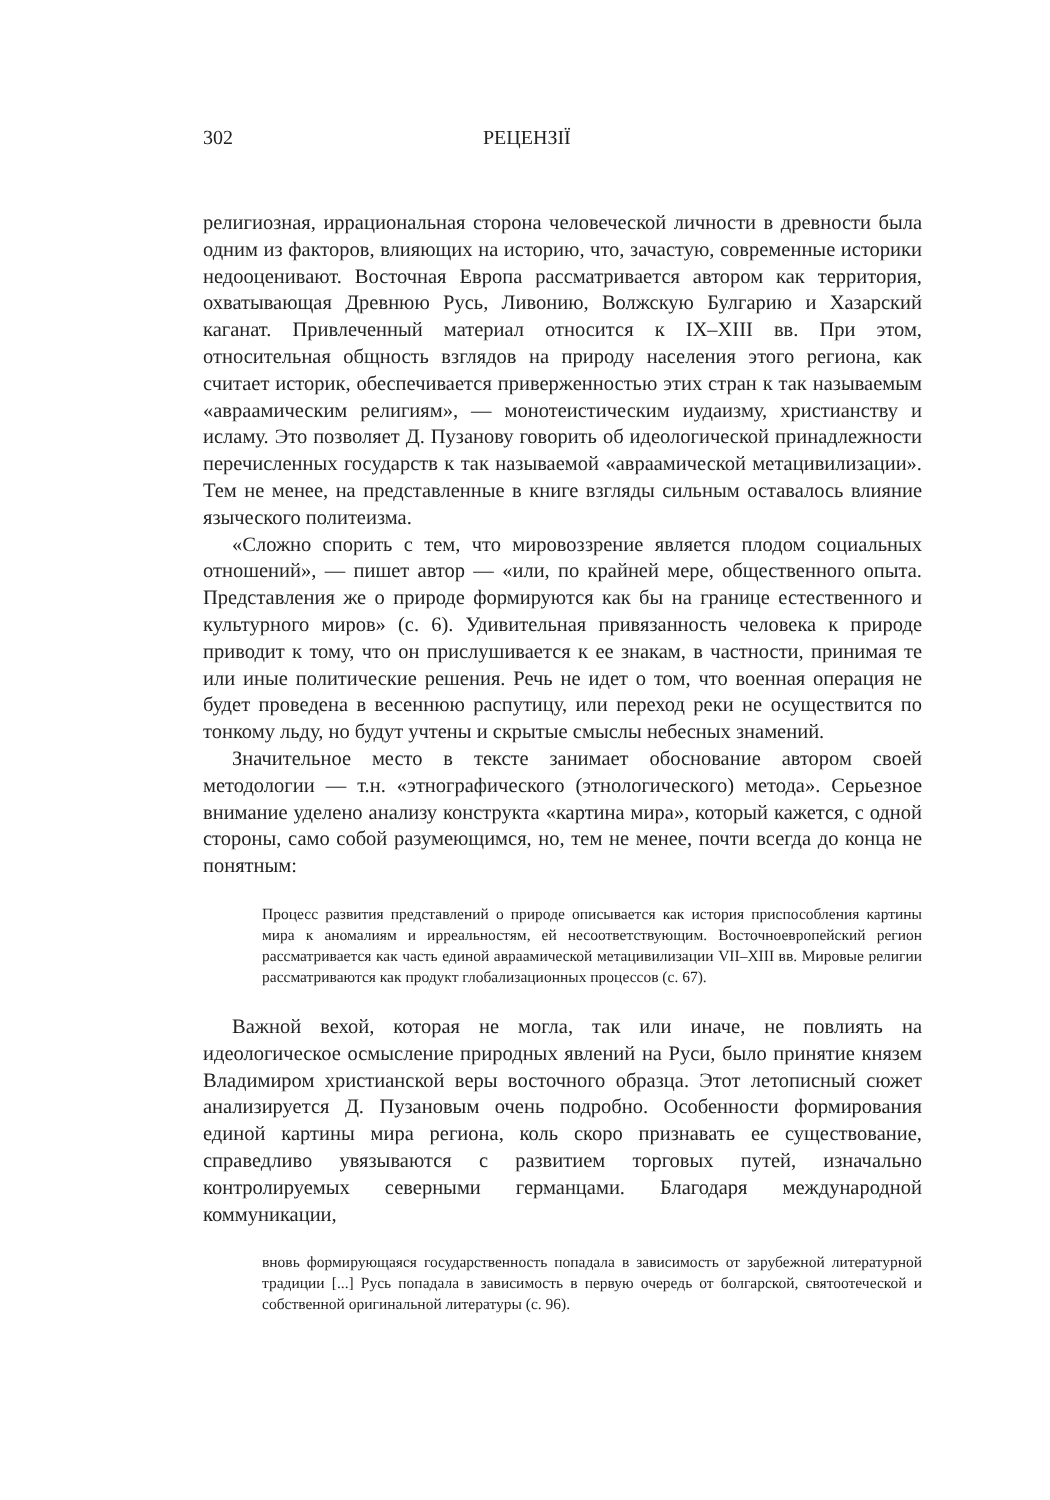302 РЕЦЕНЗІЇ
религиозная, иррациональная сторона человеческой личности в древности была одним из факторов, влияющих на историю, что, зачастую, современные историки недооценивают. Восточная Европа рассматривается автором как территория, охватывающая Древнюю Русь, Ливонию, Волжскую Булгарию и Хазарский каганат. Привлеченный материал относится к IX–XIII вв. При этом, относительная общность взглядов на природу населения этого региона, как считает историк, обеспечивается приверженностью этих стран к так называемым «авраамическим религиям», — монотеистическим иудаизму, христианству и исламу. Это позволяет Д. Пузанову говорить об идеологической принадлежности перечисленных государств к так называемой «авраамической метацивилизации». Тем не менее, на представленные в книге взгляды сильным оставалось влияние языческого политеизма.
«Сложно спорить с тем, что мировоззрение является плодом социальных отношений», — пишет автор — «или, по крайней мере, общественного опыта. Представления же о природе формируются как бы на границе естественного и культурного миров» (с. 6). Удивительная привязанность человека к природе приводит к тому, что он прислушивается к ее знакам, в частности, принимая те или иные политические решения. Речь не идет о том, что военная операция не будет проведена в весеннюю распутицу, или переход реки не осуществится по тонкому льду, но будут учтены и скрытые смыслы небесных знамений.
Значительное место в тексте занимает обоснование автором своей методологии — т.н. «этнографического (этнологического) метода». Серьезное внимание уделено анализу конструкта «картина мира», который кажется, с одной стороны, само собой разумеющимся, но, тем не менее, почти всегда до конца не понятным:
Процесс развития представлений о природе описывается как история приспособления картины мира к аномалиям и ирреальностям, ей несоответствующим. Восточноевропейский регион рассматривается как часть единой авраамической метацивилизации VII–XIII вв. Мировые религии рассматриваются как продукт глобализационных процессов (с. 67).
Важной вехой, которая не могла, так или иначе, не повлиять на идеологическое осмысление природных явлений на Руси, было принятие князем Владимиром христианской веры восточного образца. Этот летописный сюжет анализируется Д. Пузановым очень подробно. Особенности формирования единой картины мира региона, коль скоро признавать ее существование, справедливо увязываются с развитием торговых путей, изначально контролируемых северными германцами. Благодаря международной коммуникации,
вновь формирующаяся государственность попадала в зависимость от зарубежной литературной традиции [...] Русь попадала в зависимость в первую очередь от болгарской, святоотеческой и собственной оригинальной литературы (с. 96).